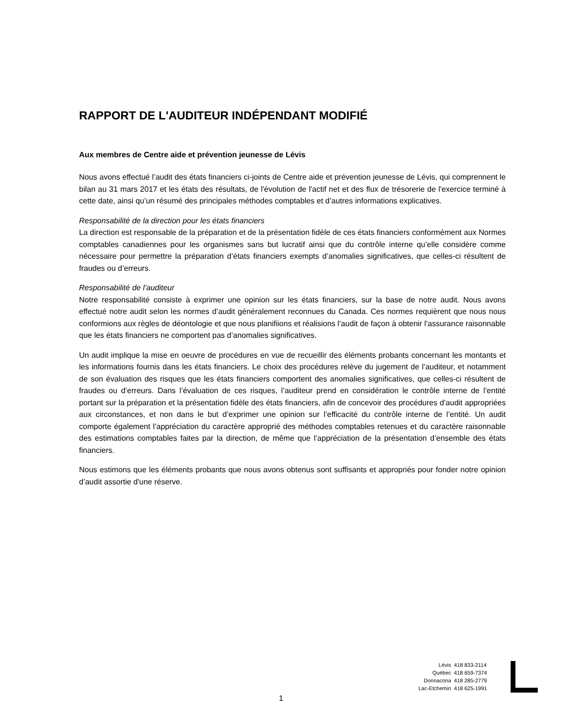RAPPORT DE L'AUDITEUR INDÉPENDANT MODIFIÉ
Aux membres de Centre aide et prévention jeunesse de Lévis
Nous avons effectué l’audit des états financiers ci-joints de Centre aide et prévention jeunesse de Lévis, qui comprennent le bilan au 31 mars 2017 et les états des résultats, de l'évolution de l'actif net et des flux de trésorerie de l'exercice terminé à cette date, ainsi qu’un résumé des principales méthodes comptables et d’autres informations explicatives.
Responsabilité de la direction pour les états financiers
La direction est responsable de la préparation et de la présentation fidèle de ces états financiers conformément aux Normes comptables canadiennes pour les organismes sans but lucratif ainsi que du contrôle interne qu’elle considère comme nécessaire pour permettre la préparation d’états financiers exempts d’anomalies significatives, que celles-ci résultent de fraudes ou d’erreurs.
Responsabilité de l’auditeur
Notre responsabilité consiste à exprimer une opinion sur les états financiers, sur la base de notre audit. Nous avons effectué notre audit selon les normes d’audit généralement reconnues du Canada. Ces normes requièrent que nous nous conformions aux règles de déontologie et que nous planifiions et réalisions l’audit de façon à obtenir l’assurance raisonnable que les états financiers ne comportent pas d’anomalies significatives.
Un audit implique la mise en oeuvre de procédures en vue de recueillir des éléments probants concernant les montants et les informations fournis dans les états financiers. Le choix des procédures relève du jugement de l’auditeur, et notamment de son évaluation des risques que les états financiers comportent des anomalies significatives, que celles-ci résultent de fraudes ou d’erreurs. Dans l’évaluation de ces risques, l’auditeur prend en considération le contrôle interne de l’entité portant sur la préparation et la présentation fidèle des états financiers, afin de concevoir des procédures d’audit appropriées aux circonstances, et non dans le but d’exprimer une opinion sur l’efficacité du contrôle interne de l’entité. Un audit comporte également l’appréciation du caractère approprié des méthodes comptables retenues et du caractère raisonnable des estimations comptables faites par la direction, de même que l’appréciation de la présentation d’ensemble des états financiers.
Nous estimons que les éléments probants que nous avons obtenus sont suffisants et appropriés pour fonder notre opinion d’audit assortie d'une réserve.
1
| Lévis | 418 833-2114 |
| Québec | 418 659-7374 |
| Donnacona | 418 285-2779 |
| Lac-Etchemin | 418 625-1991 |